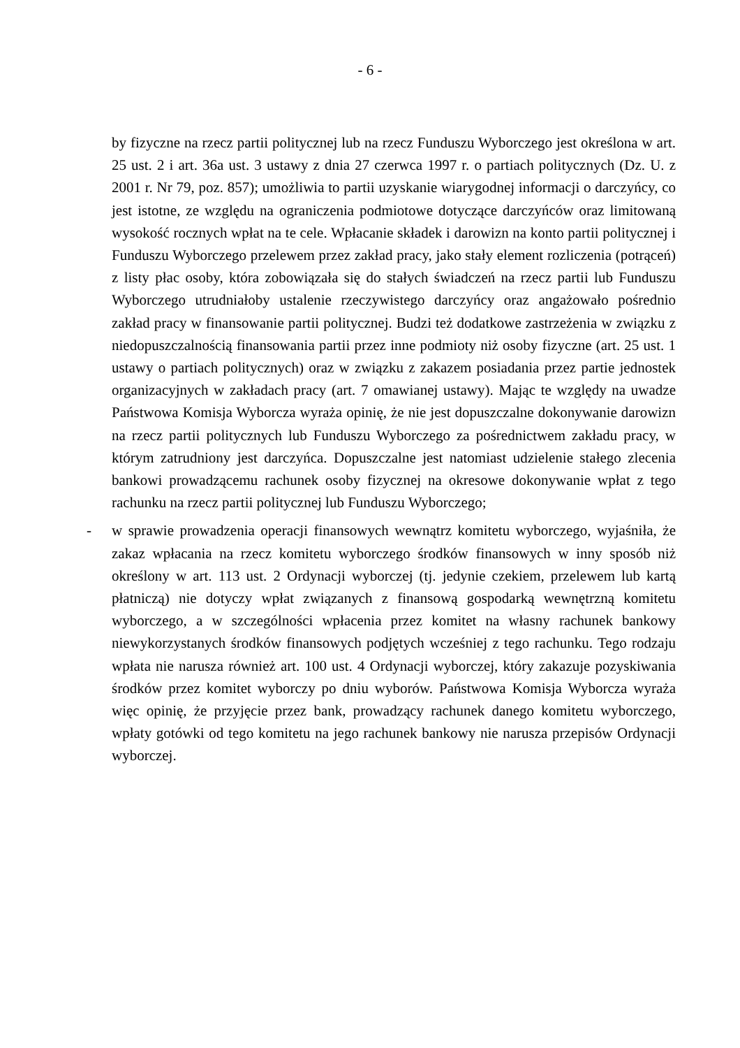- 6 -
by fizyczne na rzecz partii politycznej lub na rzecz Funduszu Wyborczego jest określona w art. 25 ust. 2 i art. 36a ust. 3 ustawy z dnia 27 czerwca 1997 r. o partiach politycznych (Dz. U. z 2001 r. Nr 79, poz. 857); umożliwia to partii uzyskanie wiarygodnej informacji o darczyńcy, co jest istotne, ze względu na ograniczenia podmiotowe dotyczące darczyńców oraz limitowaną wysokość rocznych wpłat na te cele. Wpłacanie składek i darowizn na konto partii politycznej i Funduszu Wyborczego przelewem przez zakład pracy, jako stały element rozliczenia (potrąceń) z listy płac osoby, która zobowiązała się do stałych świadczeń na rzecz partii lub Funduszu Wyborczego utrudniałoby ustalenie rzeczywistego darczyńcy oraz angażowało pośrednio zakład pracy w finansowanie partii politycznej. Budzi też dodatkowe zastrzeżenia w związku z niedopuszczalnością finansowania partii przez inne podmioty niż osoby fizyczne (art. 25 ust. 1 ustawy o partiach politycznych) oraz w związku z zakazem posiadania przez partie jednostek organizacyjnych w zakładach pracy (art. 7 omawianej ustawy). Mając te względy na uwadze Państwowa Komisja Wyborcza wyraża opinię, że nie jest dopuszczalne dokonywanie darowizn na rzecz partii politycznych lub Funduszu Wyborczego za pośrednictwem zakładu pracy, w którym zatrudniony jest darczyńca. Dopuszczalne jest natomiast udzielenie stałego zlecenia bankowi prowadzącemu rachunek osoby fizycznej na okresowe dokonywanie wpłat z tego rachunku na rzecz partii politycznej lub Funduszu Wyborczego;
- w sprawie prowadzenia operacji finansowych wewnątrz komitetu wyborczego, wyjaśniła, że zakaz wpłacania na rzecz komitetu wyborczego środków finansowych w inny sposób niż określony w art. 113 ust. 2 Ordynacji wyborczej (tj. jedynie czekiem, przelewem lub kartą płatniczą) nie dotyczy wpłat związanych z finansową gospodarką wewnętrzną komitetu wyborczego, a w szczególności wpłacenia przez komitet na własny rachunek bankowy niewykorzystanych środków finansowych podjętych wcześniej z tego rachunku. Tego rodzaju wpłata nie narusza również art. 100 ust. 4 Ordynacji wyborczej, który zakazuje pozyskiwania środków przez komitet wyborczy po dniu wyborów. Państwowa Komisja Wyborcza wyraża więc opinię, że przyjęcie przez bank, prowadzący rachunek danego komitetu wyborczego, wpłaty gotówki od tego komitetu na jego rachunek bankowy nie narusza przepisów Ordynacji wyborczej.